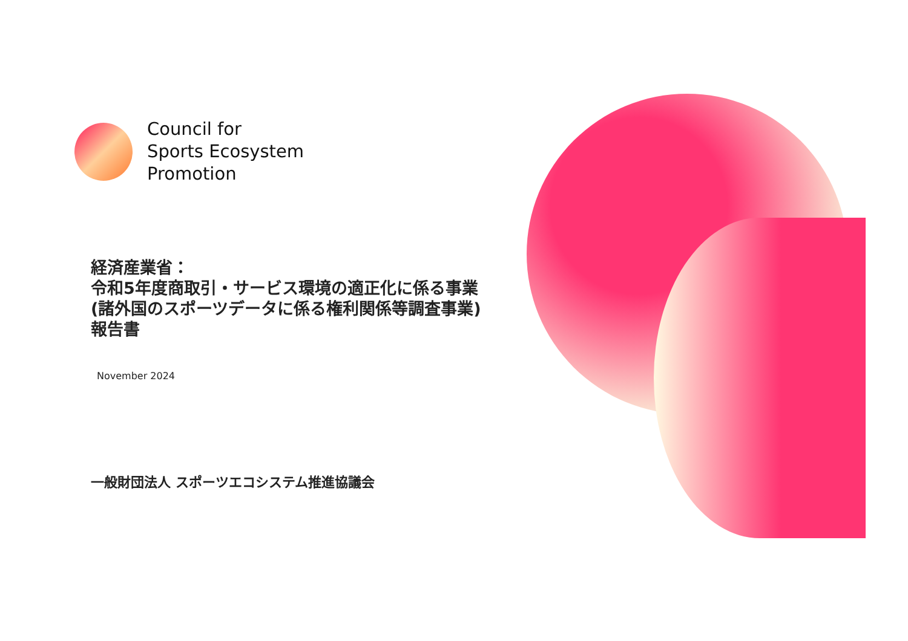Council for
Sports Ecosystem
Promotion
経済産業省：
令和5年度商取引・サービス環境の適正化に係る事業
(諸外国のスポーツデータに係る権利関係等調査事業)
報告書
November 2024
一般財団法人 スポーツエコシステム推進協議会